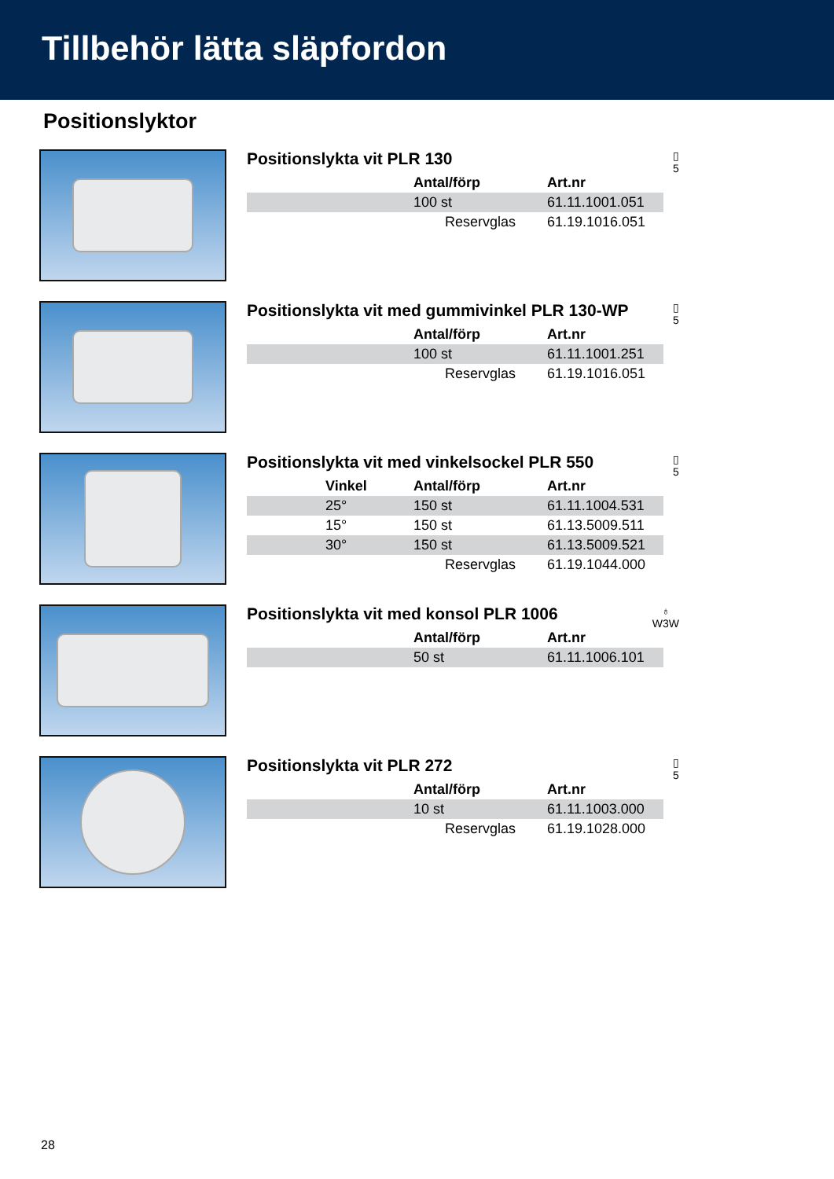Tillbehör lätta släpfordon
Positionslyktor
Positionslykta vit PLR 130
▯
5
| | Antal/förp | Art.nr |
| --- | --- | --- |
| | 100 st | 61.11.1001.051 |
| | Reservglas | 61.19.1016.051 |
Positionslykta vit med gummivinkel PLR 130-WP
▯
5
| | Antal/förp | Art.nr |
| --- | --- | --- |
| | 100 st | 61.11.1001.251 |
| | Reservglas | 61.19.1016.051 |
Positionslykta vit med vinkelsockel PLR 550
▯
5
| | Vinkel | Antal/förp | Art.nr |
| --- | --- | --- | --- |
| | 25° | 150 st | 61.11.1004.531 |
| | 15° | 150 st | 61.13.5009.511 |
| | 30° | 150 st | 61.13.5009.521 |
| | | Reservglas | 61.19.1044.000 |
Positionslykta vit med konsol PLR 1006
♁
W3W
| | Antal/förp | Art.nr |
| --- | --- | --- |
| | 50 st | 61.11.1006.101 |
Positionslykta vit PLR 272
▯
5
| | Antal/förp | Art.nr |
| --- | --- | --- |
| | 10 st | 61.11.1003.000 |
| | Reservglas | 61.19.1028.000 |
28